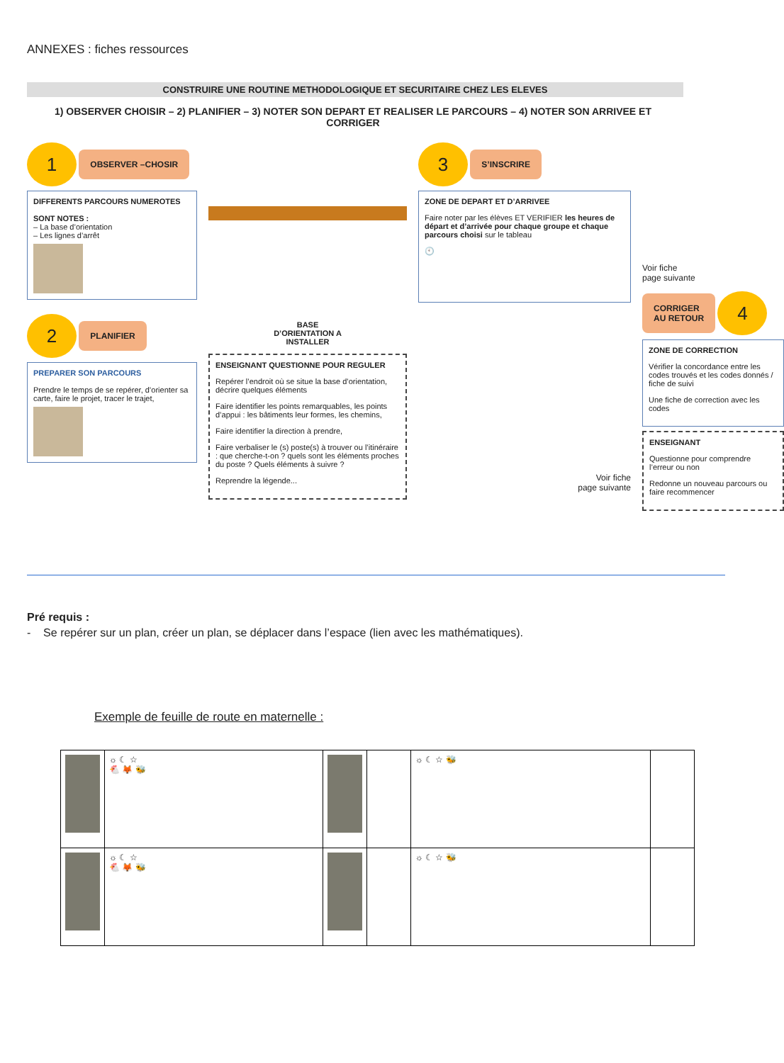ANNEXES : fiches ressources
CONSTRUIRE UNE ROUTINE METHODOLOGIQUE ET SECURITAIRE CHEZ LES ELEVES
1) OBSERVER CHOISIR – 2) PLANIFIER – 3) NOTER SON DEPART ET REALISER LE PARCOURS – 4) NOTER SON ARRIVEE ET CORRIGER
1 OBSERVER –CHOSIR
DIFFERENTS PARCOURS NUMEROTES
SONT NOTES :
– La base d’orientation
– Les lignes d’arrêt
2 PLANIFIER
PREPARER SON PARCOURS
Prendre le temps de se repérer, d’orienter sa carte, faire le projet, tracer le trajet,
BASE
D’ORIENTATION A
INSTALLER
ENSEIGNANT QUESTIONNE POUR REGULER
Repérer l’endroit où se situe la base d’orientation, décrire quelques éléments
Faire identifier les points remarquables, les points d’appui : les bâtiments leur formes, les chemins,
Faire identifier la direction à prendre,
Faire verbaliser le (s) poste(s) à trouver ou l’itinéraire : que cherche-t-on ? quels sont les éléments proches du poste ? Quels éléments à suivre ?
Reprendre la légende...
3 S’INSCRIRE
ZONE DE DEPART ET D’ARRIVEE
Faire noter par les élèves ET VERIFIER les heures de départ et d’arrivée pour chaque groupe et chaque parcours choisi sur le tableau
🕙
Voir fiche
page suivante
Voir fiche
page suivante
CORRIGER
AU RETOUR 4
ZONE DE CORRECTION
Vérifier la concordance entre les codes trouvés et les codes donnés / fiche de suivi
Une fiche de correction avec les codes
ENSEIGNANT
Questionne pour comprendre l’erreur ou non
Redonne un nouveau parcours ou faire recommencer
Pré requis :
- Se repérer sur un plan, créer un plan, se déplacer dans l’espace (lien avec les mathématiques).
Exemple de feuille de route en maternelle :
| | ☼ ☾ ☆ 🐔 🦊 🐝 | | | ☼ ☾ ☆ 🐝 | |
| | ☼ ☾ ☆ 🐔 🦊 🐝 | | | ☼ ☾ ☆ 🐝 | |